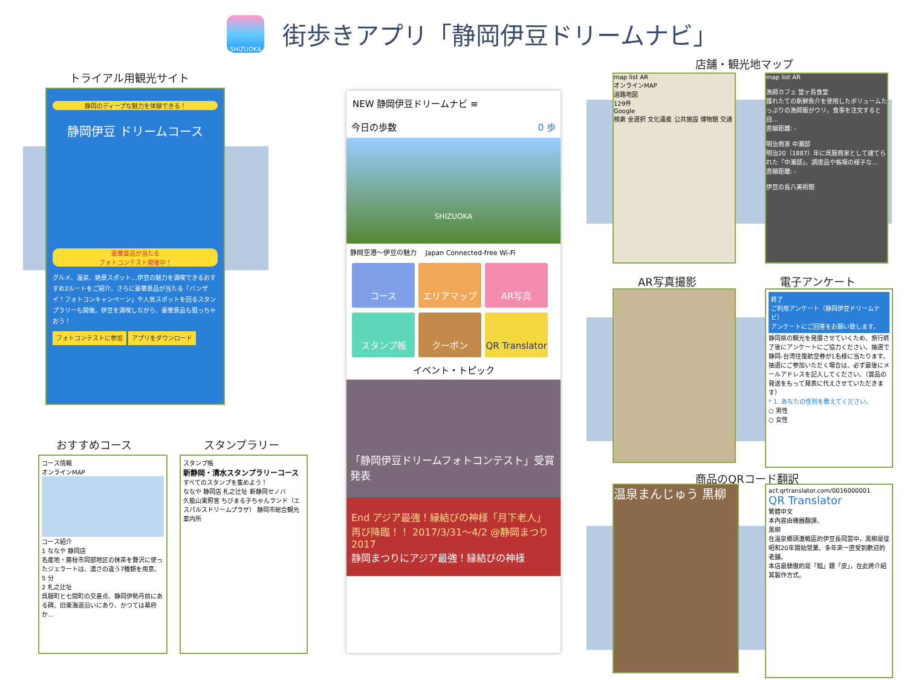SHIZUOKA
街歩きアプリ「静岡伊豆ドリームナビ」
トライアル用観光サイト
静岡のディープな魅力を体験できる！
静岡伊豆 ドリームコース
豪華賞品が当たる
フォトコンテスト開催中！
グルメ、温泉、絶景スポット…伊豆の魅力を満喫できるおすすめ2ルートをご紹介。さらに豪華景品が当たる「バンザイ！フォトコンキャンペーン」や人気スポットを回るスタンプラリーも開催。伊豆を満喫しながら、豪華景品も狙っちゃおう！
フォトコンテストに参加 アプリをダウンロード
おすすめコース
コース情報
オンラインMAP
コース紹介
1 ななや 静岡店
名産地・藤枝市岡部地区の抹茶を贅沢に使ったジェラートは、濃さの違う7種類を用意。
5 分
2 札之辻址
呉服町と七間町の交差点、静岡伊勢丹前にある碑。旧東海道沿いにあり、かつては幕府か…
スタンプラリー
スタンプ帳
新静岡・清水スタンプラリーコース
すべてのスタンプを集めよう！
ななや 静岡店 札之辻址 新静岡セノバ
久能山東照宮 ちびまる子ちゃんランド（エスパルスドリームプラザ） 静岡市総合観光案内所
NEW 静岡伊豆ドリームナビ ≡
今日の歩数 0 歩
SHIZUOKA
静岡空港〜伊豆の魅力 　Japan Connected-free Wi-Fi
コース エリアマップ AR写真 スタンプ帳 クーポン QR Translator
イベント・トピック
「静岡伊豆ドリームフォトコンテスト」受賞発表
End アジア最強！縁結びの神様「月下老人」再び降臨！！ 2017/3/31〜4/2 @静岡まつり2017
静岡まつりにアジア最強！縁結びの神様
店舗・観光地マップ
map list AR
オンラインMAP
道路地図
129件
Google
検索 全選択 文化遺産 公共施設 博物館 交通
map list AR
漁師カフェ 堂ヶ島食堂
獲れたての新鮮魚介を使用したボリュームたっぷりの漁師飯がウリ。食事を注文すると自…
直線距離: -
明治商家 中瀬邸
明治20（1887）年に呉服商家として建てられた「中瀬邸」。調度品や帳場の様子な…
直線距離: -
伊豆の長八美術館
AR写真撮影 電子アンケート
終了
ご利用アンケート（静岡伊豆ドリームナビ）
アンケートにご回答をお願い致します。
静岡県の観光を発展させていくため、旅行終了後にアンケートにご協力ください。抽選で静岡-台湾往復航空券が1名様に当たります。抽選にご参加いただく場合は、必ず最後にメールアドレスを記入してください。（賞品の発送をもって発表に代えさせていただきます）
* 1. あなたの性別を教えてください。
○ 男性
○ 女性
商品のQRコード翻訳
温泉まんじゅう 黒柳
act.qrtranslator.com/0016000001
QR Translator
繁體中文
本內容由機器翻譯。
黑柳
在溫泉鄉頭激戰區的伊豆長岡當中，黑柳是從昭和20年開始營業、多年來一直受到歡迎的老舖。
本店最驕傲的是「餡」跟「皮」，在此將介紹其製作方式。